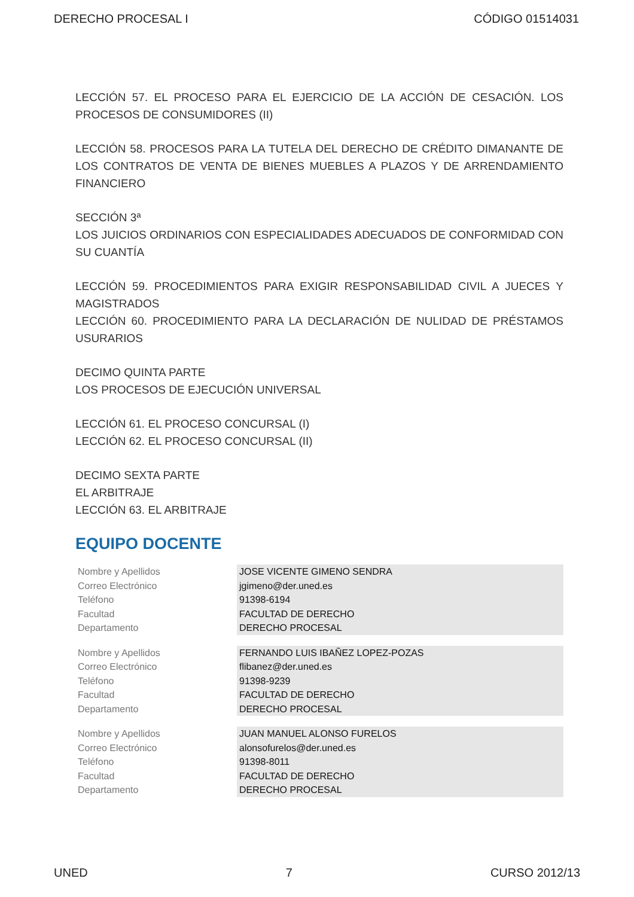DERECHO PROCESAL I CÓDIGO 01514031
LECCIÓN 57. EL PROCESO PARA EL EJERCICIO DE LA ACCIÓN DE CESACIÓN. LOS PROCESOS DE CONSUMIDORES (II)
LECCIÓN 58. PROCESOS PARA LA TUTELA DEL DERECHO DE CRÉDITO DIMANANTE DE LOS CONTRATOS DE VENTA DE BIENES MUEBLES A PLAZOS Y DE ARRENDAMIENTO FINANCIERO
SECCIÓN 3ª
LOS JUICIOS ORDINARIOS CON ESPECIALIDADES ADECUADOS DE CONFORMIDAD CON SU CUANTÍA
LECCIÓN 59. PROCEDIMIENTOS PARA EXIGIR RESPONSABILIDAD CIVIL A JUECES Y MAGISTRADOS
LECCIÓN 60. PROCEDIMIENTO PARA LA DECLARACIÓN DE NULIDAD DE PRÉSTAMOS USURARIOS
DECIMO QUINTA PARTE
LOS PROCESOS DE EJECUCIÓN UNIVERSAL
LECCIÓN 61. EL PROCESO CONCURSAL (I)
LECCIÓN 62. EL PROCESO CONCURSAL (II)
DECIMO SEXTA PARTE
EL ARBITRAJE
LECCIÓN 63. EL ARBITRAJE
EQUIPO DOCENTE
| Nombre y Apellidos | JOSE VICENTE GIMENO SENDRA |
| Correo Electrónico | jgimeno@der.uned.es |
| Teléfono | 91398-6194 |
| Facultad | FACULTAD DE DERECHO |
| Departamento | DERECHO PROCESAL |
| Nombre y Apellidos | FERNANDO LUIS IBAÑEZ LOPEZ-POZAS |
| Correo Electrónico | flibanez@der.uned.es |
| Teléfono | 91398-9239 |
| Facultad | FACULTAD DE DERECHO |
| Departamento | DERECHO PROCESAL |
| Nombre y Apellidos | JUAN MANUEL ALONSO FURELOS |
| Correo Electrónico | alonsofurelos@der.uned.es |
| Teléfono | 91398-8011 |
| Facultad | FACULTAD DE DERECHO |
| Departamento | DERECHO PROCESAL |
UNED 7 CURSO 2012/13